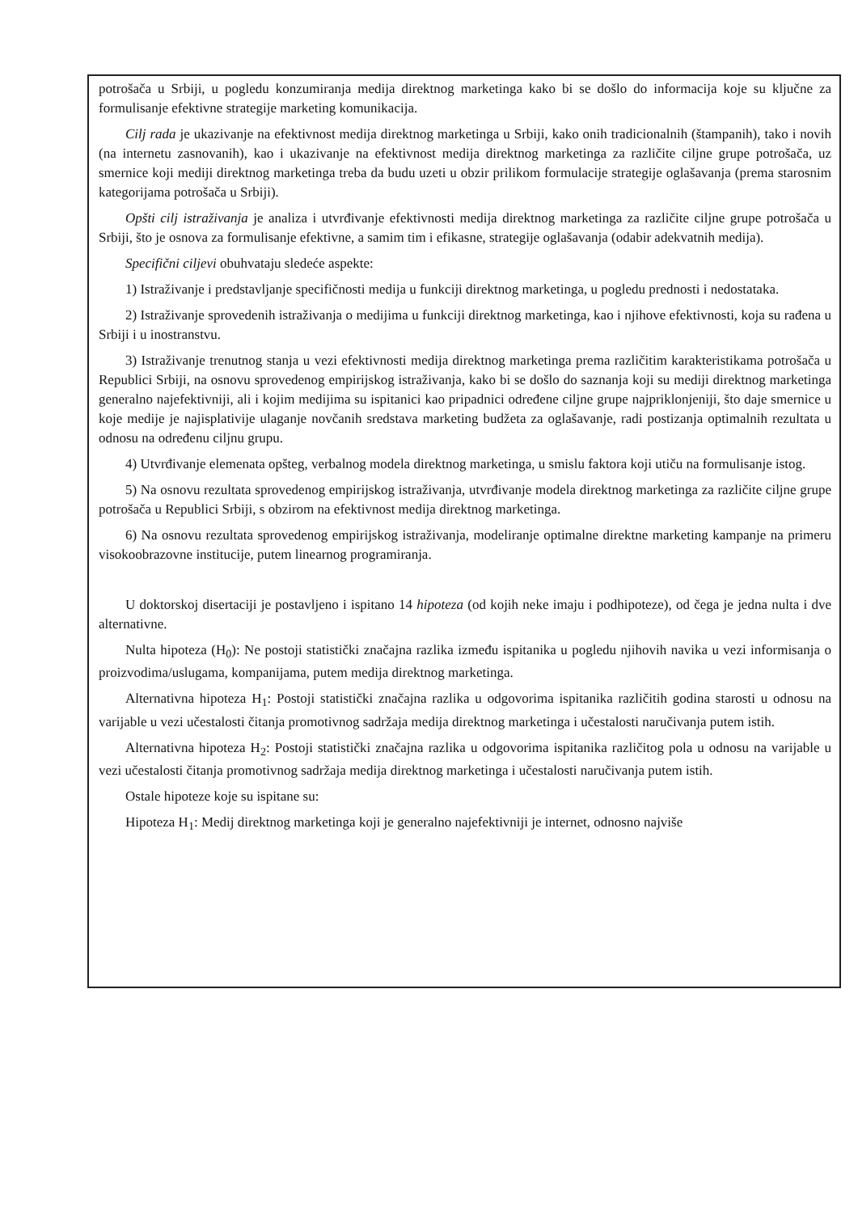potrošača u Srbiji, u pogledu konzumiranja medija direktnog marketinga kako bi se došlo do informacija koje su ključne za formulisanje efektivne strategije marketing komunikacija.
Cilj rada je ukazivanje na efektivnost medija direktnog marketinga u Srbiji, kako onih tradicionalnih (štampanih), tako i novih (na internetu zasnovanih), kao i ukazivanje na efektivnost medija direktnog marketinga za različite ciljne grupe potrošača, uz smernice koji mediji direktnog marketinga treba da budu uzeti u obzir prilikom formulacije strategije oglašavanja (prema starosnim kategorijama potrošača u Srbiji).
Opšti cilj istraživanja je analiza i utvrđivanje efektivnosti medija direktnog marketinga za različite ciljne grupe potrošača u Srbiji, što je osnova za formulisanje efektivne, a samim tim i efikasne, strategije oglašavanja (odabir adekvatnih medija).
Specifični ciljevi obuhvataju sledeće aspekte:
1) Istraživanje i predstavljanje specifičnosti medija u funkciji direktnog marketinga, u pogledu prednosti i nedostataka.
2) Istraživanje sprovedenih istraživanja o medijima u funkciji direktnog marketinga, kao i njihove efektivnosti, koja su rađena u Srbiji i u inostranstvu.
3) Istraživanje trenutnog stanja u vezi efektivnosti medija direktnog marketinga prema različitim karakteristikama potrošača u Republici Srbiji, na osnovu sprovedenog empirijskog istraživanja, kako bi se došlo do saznanja koji su mediji direktnog marketinga generalno najefektivniji, ali i kojim medijima su ispitanici kao pripadnici određene ciljne grupe najpriklonjeniji, što daje smernice u koje medije je najisplativije ulaganje novčanih sredstava marketing budžeta za oglašavanje, radi postizanja optimalnih rezultata u odnosu na određenu ciljnu grupu.
4) Utvrđivanje elemenata opšteg, verbalnog modela direktnog marketinga, u smislu faktora koji utiču na formulisanje istog.
5) Na osnovu rezultata sprovedenog empirijskog istraživanja, utvrđivanje modela direktnog marketinga za različite ciljne grupe potrošača u Republici Srbiji, s obzirom na efektivnost medija direktnog marketinga.
6) Na osnovu rezultata sprovedenog empirijskog istraživanja, modeliranje optimalne direktne marketing kampanje na primeru visokoobrazovne institucije, putem linearnog programiranja.
U doktorskoj disertaciji je postavljeno i ispitano 14 hipoteza (od kojih neke imaju i podhipoteze), od čega je jedna nulta i dve alternativne.
Nulta hipoteza (H<sub>0</sub>): Ne postoji statistički značajna razlika između ispitanika u pogledu njihovih navika u vezi informisanja o proizvodima/uslugama, kompanijama, putem medija direktnog marketinga.
Alternativna hipoteza H<sub>1</sub>: Postoji statistički značajna razlika u odgovorima ispitanika različitih godina starosti u odnosu na varijable u vezi učestalosti čitanja promotivnog sadržaja medija direktnog marketinga i učestalosti naručivanja putem istih.
Alternativna hipoteza H<sub>2</sub>: Postoji statistički značajna razlika u odgovorima ispitanika različitog pola u odnosu na varijable u vezi učestalosti čitanja promotivnog sadržaja medija direktnog marketinga i učestalosti naručivanja putem istih.
Ostale hipoteze koje su ispitane su:
Hipoteza H<sub>1</sub>: Medij direktnog marketinga koji je generalno najefektivniji je internet, odnosno najviše